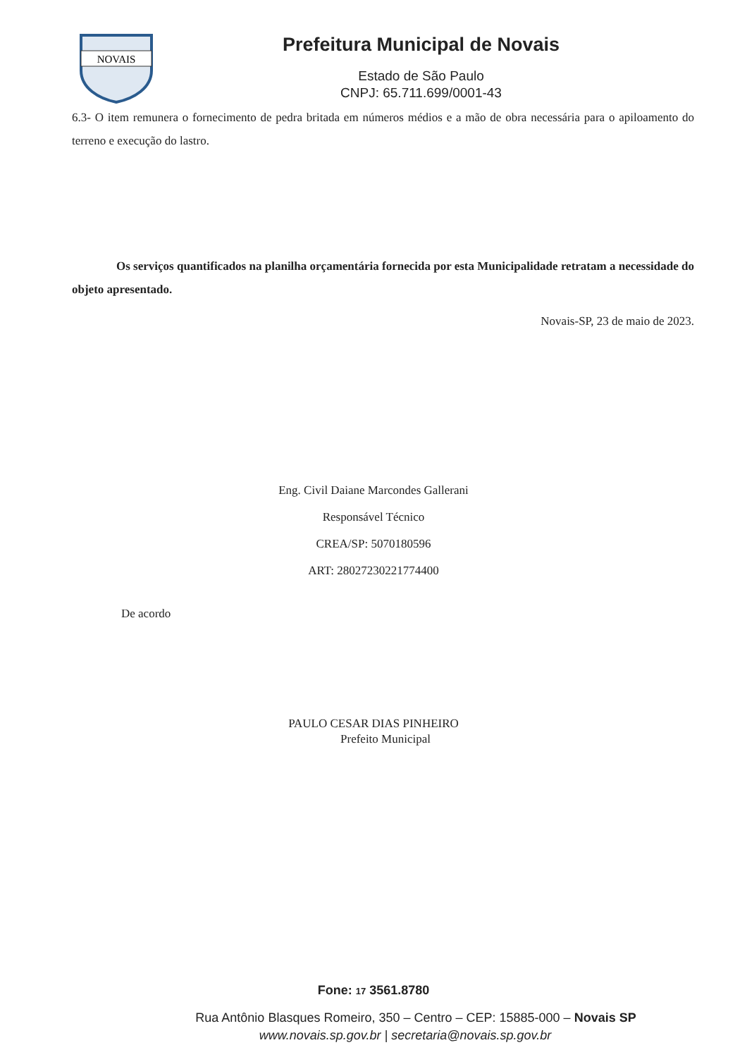NOVAIS
Prefeitura Municipal de Novais
Estado de São Paulo
CNPJ: 65.711.699/0001-43
6.3- O item remunera o fornecimento de pedra britada em números médios e a mão de obra necessária para o apiloamento do terreno e execução do lastro.
Os serviços quantificados na planilha orçamentária fornecida por esta Municipalidade retratam a necessidade do objeto apresentado.
Novais-SP, 23 de maio de 2023.
Eng. Civil Daiane Marcondes Gallerani
Responsável Técnico
CREA/SP: 5070180596
ART: 28027230221774400
De acordo
PAULO CESAR DIAS PINHEIRO
Prefeito Municipal
Fone: 17 3561.8780
Rua Antônio Blasques Romeiro, 350 – Centro – CEP: 15885-000 – Novais SP
www.novais.sp.gov.br | secretaria@novais.sp.gov.br